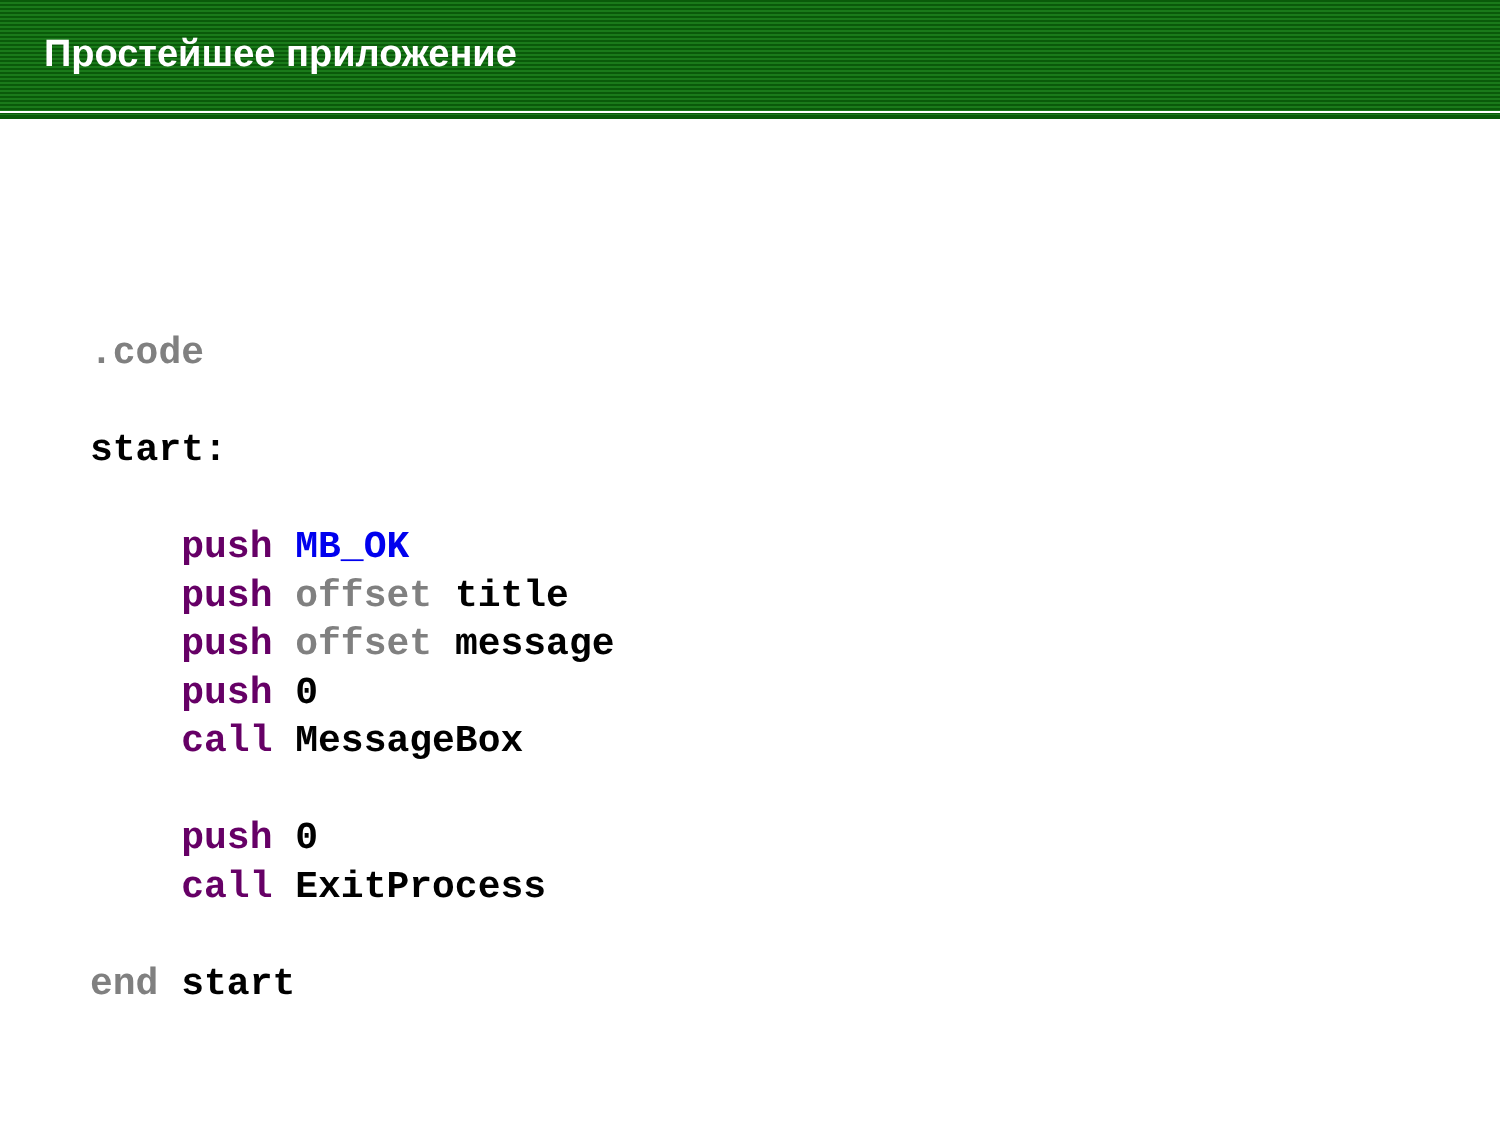Простейшее приложение
.code

start:

    push MB_OK
    push offset title
    push offset message
    push 0
    call MessageBox

    push 0
    call ExitProcess

end start